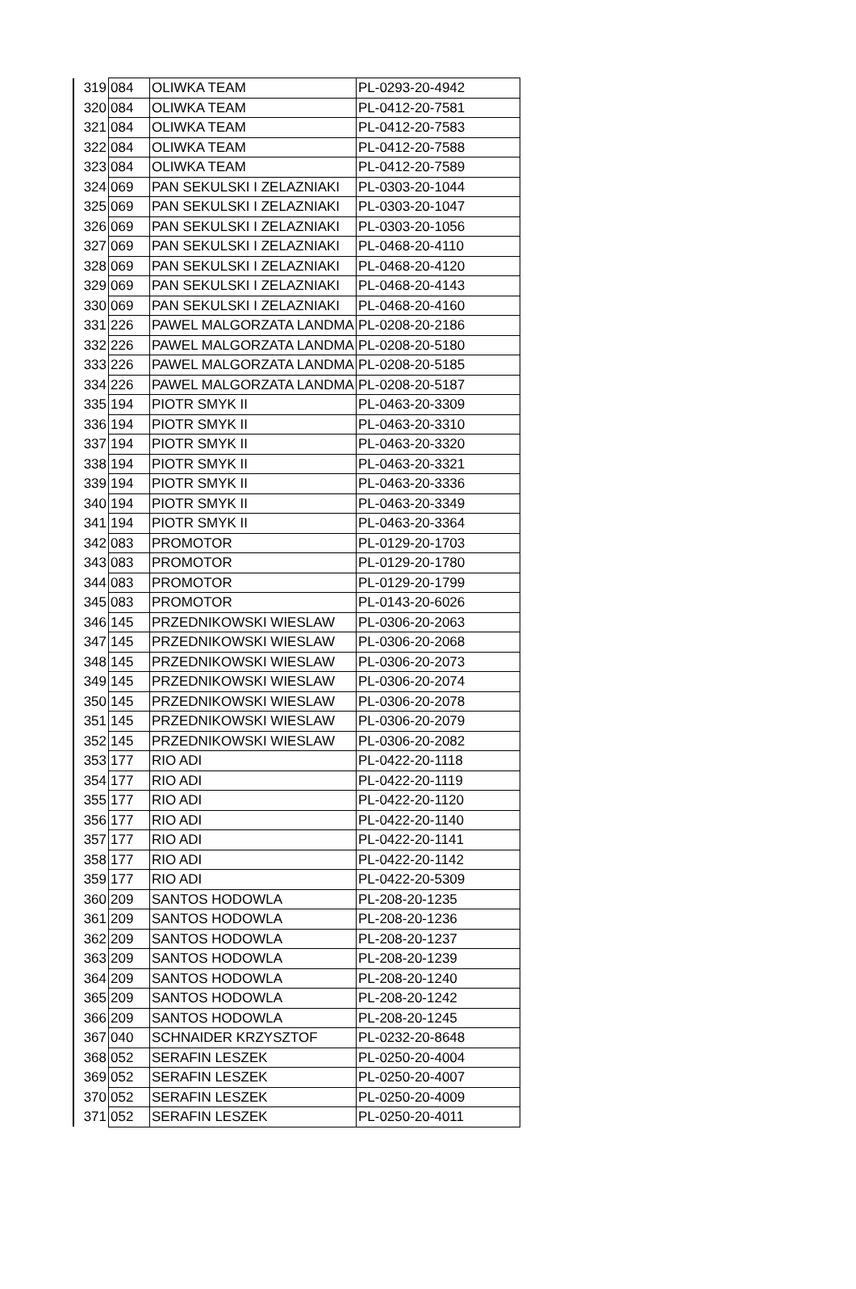| 319 | 084 | OLIWKA TEAM | PL-0293-20-4942 |
| 320 | 084 | OLIWKA TEAM | PL-0412-20-7581 |
| 321 | 084 | OLIWKA TEAM | PL-0412-20-7583 |
| 322 | 084 | OLIWKA TEAM | PL-0412-20-7588 |
| 323 | 084 | OLIWKA TEAM | PL-0412-20-7589 |
| 324 | 069 | PAN SEKULSKI I ZELAZNIAKI | PL-0303-20-1044 |
| 325 | 069 | PAN SEKULSKI I ZELAZNIAKI | PL-0303-20-1047 |
| 326 | 069 | PAN SEKULSKI I ZELAZNIAKI | PL-0303-20-1056 |
| 327 | 069 | PAN SEKULSKI I ZELAZNIAKI | PL-0468-20-4110 |
| 328 | 069 | PAN SEKULSKI I ZELAZNIAKI | PL-0468-20-4120 |
| 329 | 069 | PAN SEKULSKI I ZELAZNIAKI | PL-0468-20-4143 |
| 330 | 069 | PAN SEKULSKI I ZELAZNIAKI | PL-0468-20-4160 |
| 331 | 226 | PAWEL MALGORZATA LANDMA | PL-0208-20-2186 |
| 332 | 226 | PAWEL MALGORZATA LANDMA | PL-0208-20-5180 |
| 333 | 226 | PAWEL MALGORZATA LANDMA | PL-0208-20-5185 |
| 334 | 226 | PAWEL MALGORZATA LANDMA | PL-0208-20-5187 |
| 335 | 194 | PIOTR SMYK II | PL-0463-20-3309 |
| 336 | 194 | PIOTR SMYK II | PL-0463-20-3310 |
| 337 | 194 | PIOTR SMYK II | PL-0463-20-3320 |
| 338 | 194 | PIOTR SMYK II | PL-0463-20-3321 |
| 339 | 194 | PIOTR SMYK II | PL-0463-20-3336 |
| 340 | 194 | PIOTR SMYK II | PL-0463-20-3349 |
| 341 | 194 | PIOTR SMYK II | PL-0463-20-3364 |
| 342 | 083 | PROMOTOR | PL-0129-20-1703 |
| 343 | 083 | PROMOTOR | PL-0129-20-1780 |
| 344 | 083 | PROMOTOR | PL-0129-20-1799 |
| 345 | 083 | PROMOTOR | PL-0143-20-6026 |
| 346 | 145 | PRZEDNIKOWSKI WIESLAW | PL-0306-20-2063 |
| 347 | 145 | PRZEDNIKOWSKI WIESLAW | PL-0306-20-2068 |
| 348 | 145 | PRZEDNIKOWSKI WIESLAW | PL-0306-20-2073 |
| 349 | 145 | PRZEDNIKOWSKI WIESLAW | PL-0306-20-2074 |
| 350 | 145 | PRZEDNIKOWSKI WIESLAW | PL-0306-20-2078 |
| 351 | 145 | PRZEDNIKOWSKI WIESLAW | PL-0306-20-2079 |
| 352 | 145 | PRZEDNIKOWSKI WIESLAW | PL-0306-20-2082 |
| 353 | 177 | RIO ADI | PL-0422-20-1118 |
| 354 | 177 | RIO ADI | PL-0422-20-1119 |
| 355 | 177 | RIO ADI | PL-0422-20-1120 |
| 356 | 177 | RIO ADI | PL-0422-20-1140 |
| 357 | 177 | RIO ADI | PL-0422-20-1141 |
| 358 | 177 | RIO ADI | PL-0422-20-1142 |
| 359 | 177 | RIO ADI | PL-0422-20-5309 |
| 360 | 209 | SANTOS HODOWLA | PL-208-20-1235 |
| 361 | 209 | SANTOS HODOWLA | PL-208-20-1236 |
| 362 | 209 | SANTOS HODOWLA | PL-208-20-1237 |
| 363 | 209 | SANTOS HODOWLA | PL-208-20-1239 |
| 364 | 209 | SANTOS HODOWLA | PL-208-20-1240 |
| 365 | 209 | SANTOS HODOWLA | PL-208-20-1242 |
| 366 | 209 | SANTOS HODOWLA | PL-208-20-1245 |
| 367 | 040 | SCHNAIDER KRZYSZTOF | PL-0232-20-8648 |
| 368 | 052 | SERAFIN LESZEK | PL-0250-20-4004 |
| 369 | 052 | SERAFIN LESZEK | PL-0250-20-4007 |
| 370 | 052 | SERAFIN LESZEK | PL-0250-20-4009 |
| 371 | 052 | SERAFIN LESZEK | PL-0250-20-4011 |